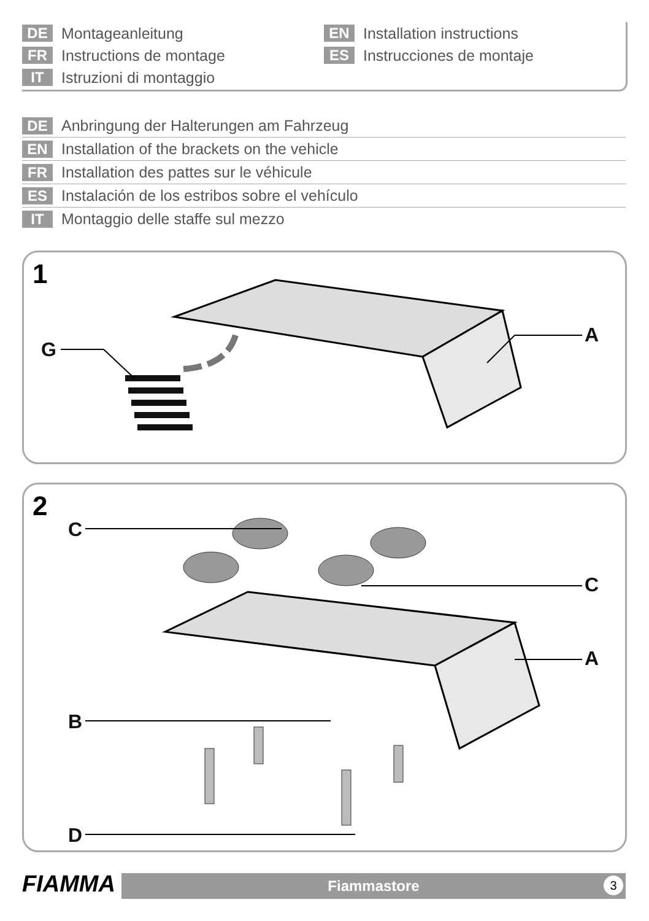DE Montageanleitung
FR Instructions de montage
IT Istruzioni di montaggio
EN Installation instructions
ES Instrucciones de montaje
DE Anbringung der Halterungen am Fahrzeug
EN Installation of the brackets on the vehicle
FR Installation des pattes sur le véhicule
ES Instalación de los estribos sobre el vehículo
IT Montaggio delle staffe sul mezzo
1
G
A
2
C
C
A
B
D
FIAMMA Fiammastore 3